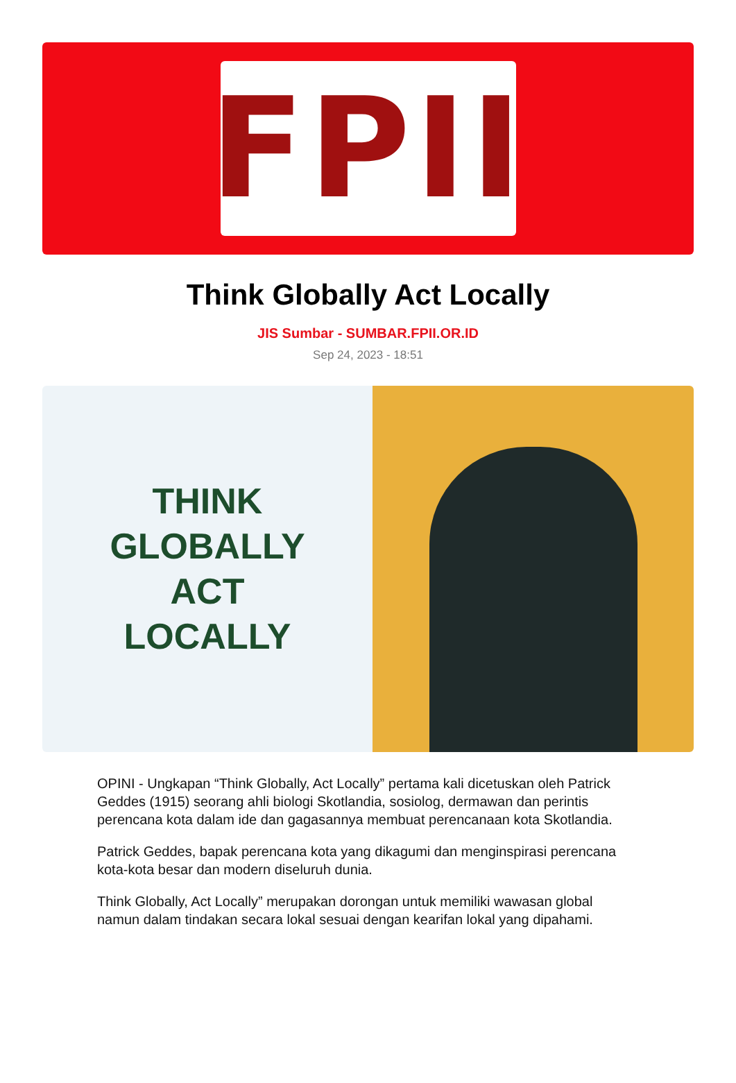FPII
Think Globally Act Locally
JIS Sumbar - SUMBAR.FPII.OR.ID
Sep 24, 2023 - 18:51
THINK
GLOBALLY
ACT
LOCALLY
OPINI - Ungkapan “Think Globally, Act Locally” pertama kali dicetuskan oleh Patrick Geddes (1915) seorang ahli biologi Skotlandia, sosiolog, dermawan dan perintis perencana kota dalam ide dan gagasannya membuat perencanaan kota Skotlandia.
Patrick Geddes, bapak perencana kota yang dikagumi dan menginspirasi perencana kota-kota besar dan modern diseluruh dunia.
Think Globally, Act Locally” merupakan dorongan untuk memiliki wawasan global namun dalam tindakan secara lokal sesuai dengan kearifan lokal yang dipahami.